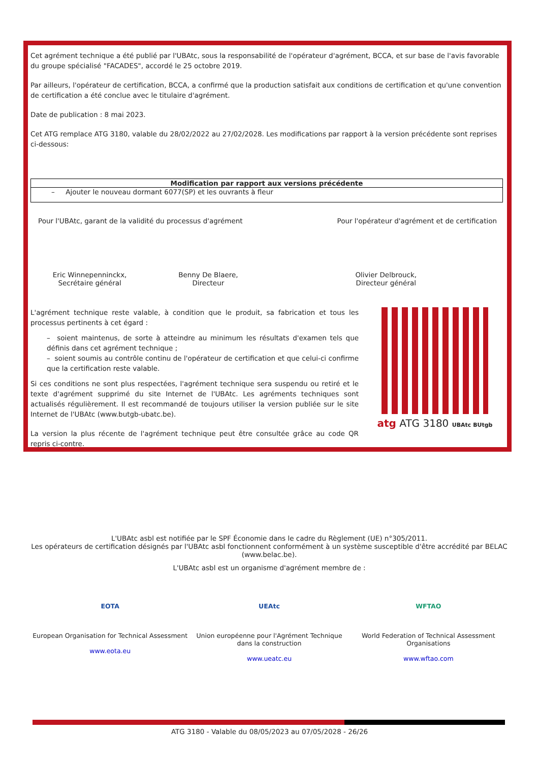Cet agrément technique a été publié par l'UBAtc, sous la responsabilité de l'opérateur d'agrément, BCCA, et sur base de l'avis favorable du groupe spécialisé "FACADES", accordé le 25 octobre 2019.
Par ailleurs, l'opérateur de certification, BCCA, a confirmé que la production satisfait aux conditions de certification et qu'une convention de certification a été conclue avec le titulaire d'agrément.
Date de publication : 8 mai 2023.
Cet ATG remplace ATG 3180, valable du 28/02/2022 au 27/02/2028. Les modifications par rapport à la version précédente sont reprises ci-dessous:
| Modification par rapport aux versions précédente |
| --- |
| – Ajouter le nouveau dormant 6077(SP) et les ouvrants à fleur |
Pour l'UBAtc, garant de la validité du processus d'agrément Pour l'opérateur d'agrément et de certification
Eric Winnepenninckx,
Secrétaire général
Benny De Blaere,
Directeur
Olivier Delbrouck,
Directeur général
L'agrément technique reste valable, à condition que le produit, sa fabrication et tous les processus pertinents à cet égard :
– soient maintenus, de sorte à atteindre au minimum les résultats d'examen tels que définis dans cet agrément technique ;
– soient soumis au contrôle continu de l'opérateur de certification et que celui-ci confirme que la certification reste valable.
Si ces conditions ne sont plus respectées, l'agrément technique sera suspendu ou retiré et le texte d'agrément supprimé du site Internet de l'UBAtc. Les agréments techniques sont actualisés régulièrement. Il est recommandé de toujours utiliser la version publiée sur le site Internet de l'UBAtc (www.butgb-ubatc.be).
La version la plus récente de l'agrément technique peut être consultée grâce au code QR repris ci-contre.
atg ATG 3180 UBAtc BUtgb
L'UBAtc asbl est notifiée par le SPF Économie dans le cadre du Règlement (UE) n°305/2011.
Les opérateurs de certification désignés par l'UBAtc asbl fonctionnent conformément à un système susceptible d'être accrédité par BELAC (www.belac.be).
L'UBAtc asbl est un organisme d'agrément membre de :
EOTA
European Organisation for Technical Assessment
www.eota.eu
UEAtc
Union européenne pour l'Agrément Technique dans la construction
www.ueatc.eu
WFTAO
World Federation of Technical Assessment Organisations
www.wftao.com
ATG 3180 - Valable du 08/05/2023 au 07/05/2028 - 26/26